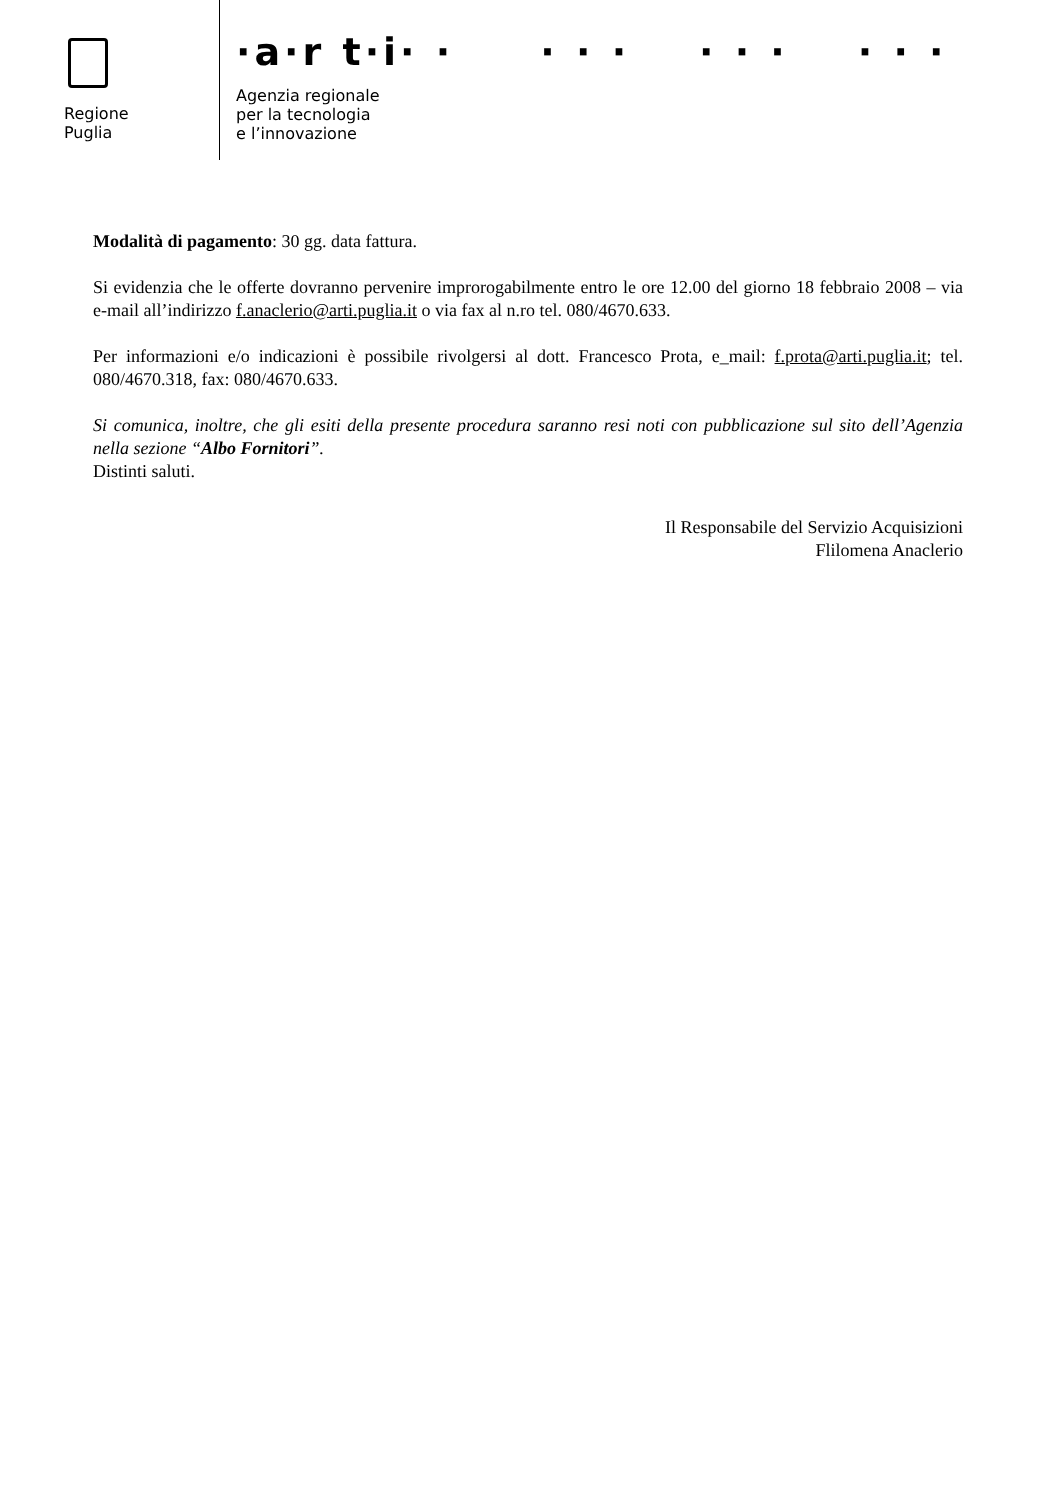Regione
Puglia
·a·r t·i· · · · · · · · · · ·
Agenzia regionale
per la tecnologia
e l’innovazione
Modalità di pagamento: 30 gg. data fattura.
Si evidenzia che le offerte dovranno pervenire improrogabilmente entro le ore 12.00 del giorno 18 febbraio 2008 – via e-mail all’indirizzo f.anaclerio@arti.puglia.it o via fax al n.ro tel. 080/4670.633.
Per informazioni e/o indicazioni è possibile rivolgersi al dott. Francesco Prota, e_mail: f.prota@arti.puglia.it; tel. 080/4670.318, fax: 080/4670.633.
Si comunica, inoltre, che gli esiti della presente procedura saranno resi noti con pubblicazione sul sito dell’Agenzia nella sezione “Albo Fornitori”.
Distinti saluti.
Il Responsabile del Servizio Acquisizioni
Flilomena Anaclerio